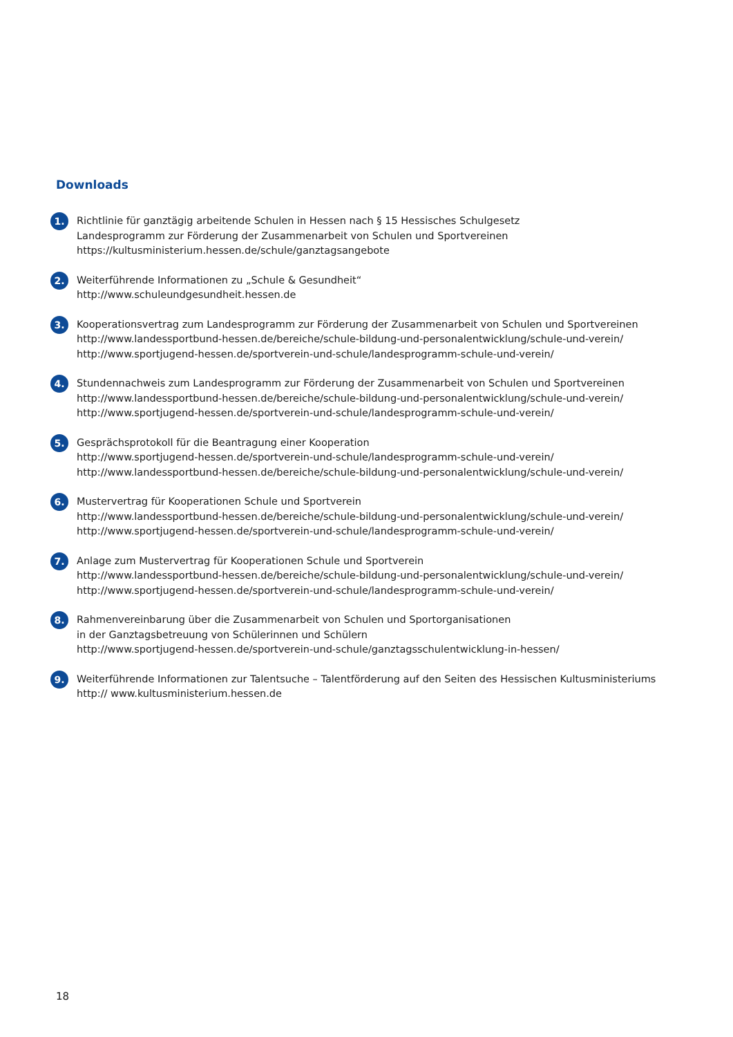Downloads
1.
Richtlinie für ganztägig arbeitende Schulen in Hessen nach § 15 Hessisches Schulgesetz
Landesprogramm zur Förderung der Zusammenarbeit von Schulen und Sportvereinen
https://kultusministerium.hessen.de/schule/ganztagsangebote
2.
Weiterführende Informationen zu „Schule & Gesundheit“
http://www.schuleundgesundheit.hessen.de
3.
Kooperationsvertrag zum Landesprogramm zur Förderung der Zusammenarbeit von Schulen und Sportvereinen
http://www.landessportbund-hessen.de/bereiche/schule-bildung-und-personalentwicklung/schule-und-verein/
http://www.sportjugend-hessen.de/sportverein-und-schule/landesprogramm-schule-und-verein/
4.
Stundennachweis zum Landesprogramm zur Förderung der Zusammenarbeit von Schulen und Sportvereinen
http://www.landessportbund-hessen.de/bereiche/schule-bildung-und-personalentwicklung/schule-und-verein/
http://www.sportjugend-hessen.de/sportverein-und-schule/landesprogramm-schule-und-verein/
5.
Gesprächsprotokoll für die Beantragung einer Kooperation
http://www.sportjugend-hessen.de/sportverein-und-schule/landesprogramm-schule-und-verein/
http://www.landessportbund-hessen.de/bereiche/schule-bildung-und-personalentwicklung/schule-und-verein/
6.
Mustervertrag für Kooperationen Schule und Sportverein
http://www.landessportbund-hessen.de/bereiche/schule-bildung-und-personalentwicklung/schule-und-verein/
http://www.sportjugend-hessen.de/sportverein-und-schule/landesprogramm-schule-und-verein/
7.
Anlage zum Mustervertrag für Kooperationen Schule und Sportverein
http://www.landessportbund-hessen.de/bereiche/schule-bildung-und-personalentwicklung/schule-und-verein/
http://www.sportjugend-hessen.de/sportverein-und-schule/landesprogramm-schule-und-verein/
8.
Rahmenvereinbarung über die Zusammenarbeit von Schulen und Sportorganisationen
in der Ganztagsbetreuung von Schülerinnen und Schülern
http://www.sportjugend-hessen.de/sportverein-und-schule/ganztagsschulentwicklung-in-hessen/
9.
Weiterführende Informationen zur Talentsuche – Talentförderung auf den Seiten des Hessischen Kultusministeriums
http:// www.kultusministerium.hessen.de
18